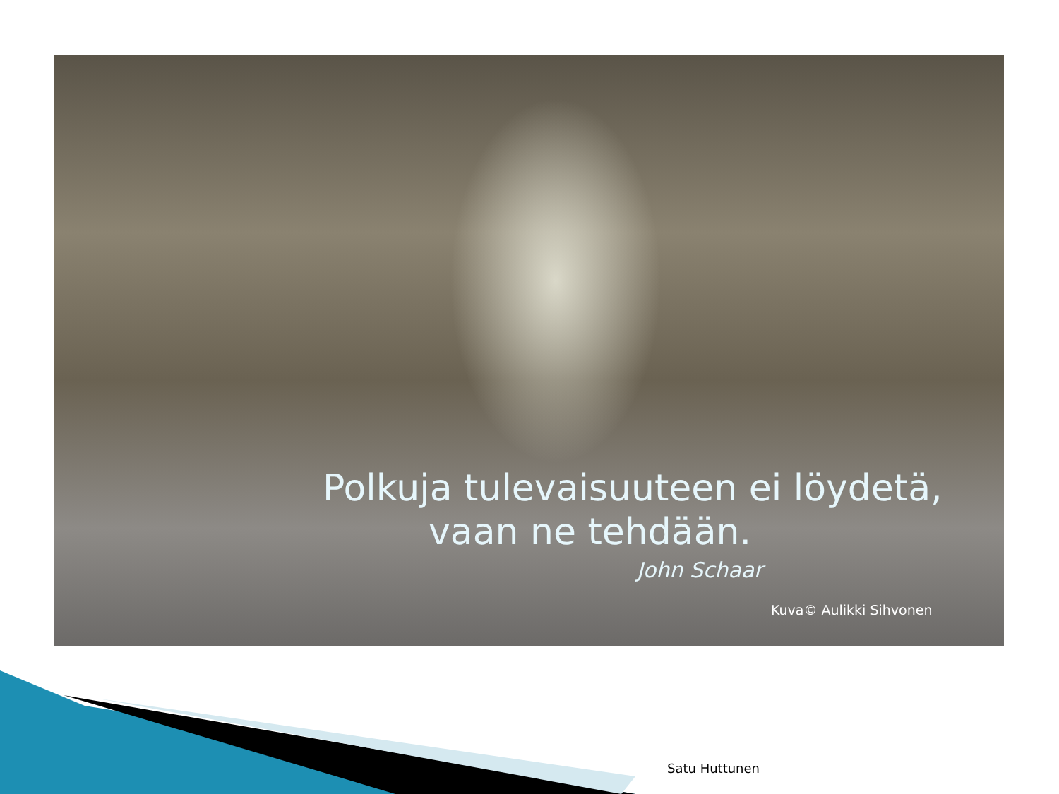Polkuja tulevaisuuteen ei löydetä,
vaan ne tehdään.
John Schaar
Kuva© Aulikki Sihvonen
Satu Huttunen